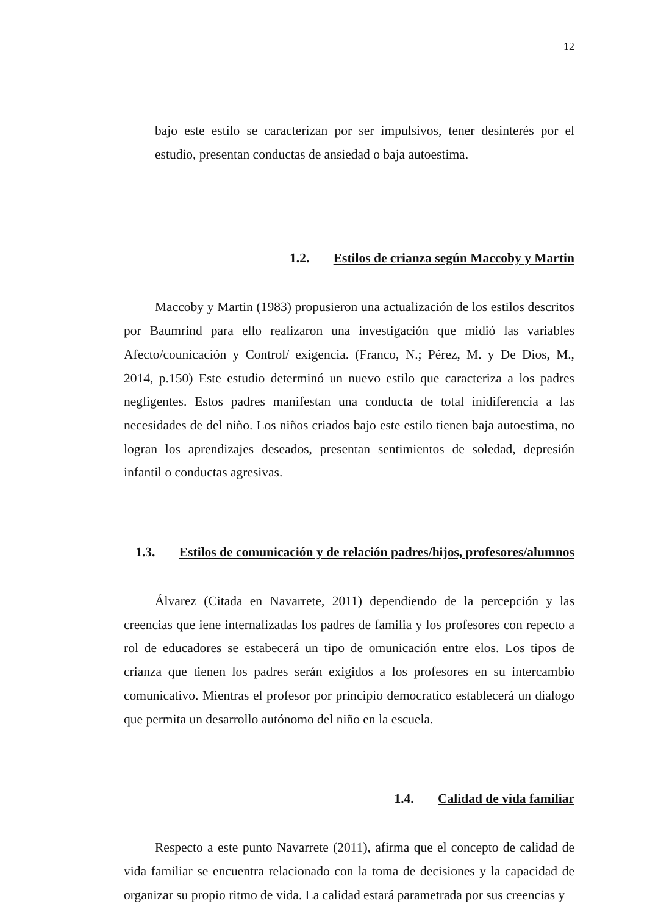12
bajo este estilo se caracterizan por ser impulsivos, tener desinterés por el estudio, presentan conductas de ansiedad o baja autoestima.
1.2. Estilos de crianza según Maccoby y Martin
Maccoby y Martin (1983) propusieron una actualización de los estilos descritos por Baumrind para ello realizaron una investigación que midió las variables Afecto/counicación y Control/ exigencia. (Franco, N.; Pérez, M. y De Dios, M., 2014, p.150) Este estudio determinó un nuevo estilo que caracteriza a los padres negligentes. Estos padres manifestan una conducta de total inidiferencia a las necesidades de del niño. Los niños criados bajo este estilo tienen baja autoestima, no logran los aprendizajes deseados, presentan sentimientos de soledad, depresión infantil o conductas agresivas.
1.3. Estilos de comunicación y de relación padres/hijos, profesores/alumnos
Álvarez (Citada en Navarrete, 2011) dependiendo de la percepción y las creencias que iene internalizadas los padres de familia y los profesores con repecto a rol de educadores se estabecerá un tipo de omunicación entre elos. Los tipos de crianza que tienen los padres serán exigidos a los profesores en su intercambio comunicativo. Mientras el profesor por principio democratico establecerá un dialogo que permita un desarrollo autónomo del niño en la escuela.
1.4. Calidad de vida familiar
Respecto a este punto Navarrete (2011), afirma que el concepto de calidad de vida familiar se encuentra relacionado con la toma de decisiones y la capacidad de organizar su propio ritmo de vida. La calidad estará parametrada por sus creencias y